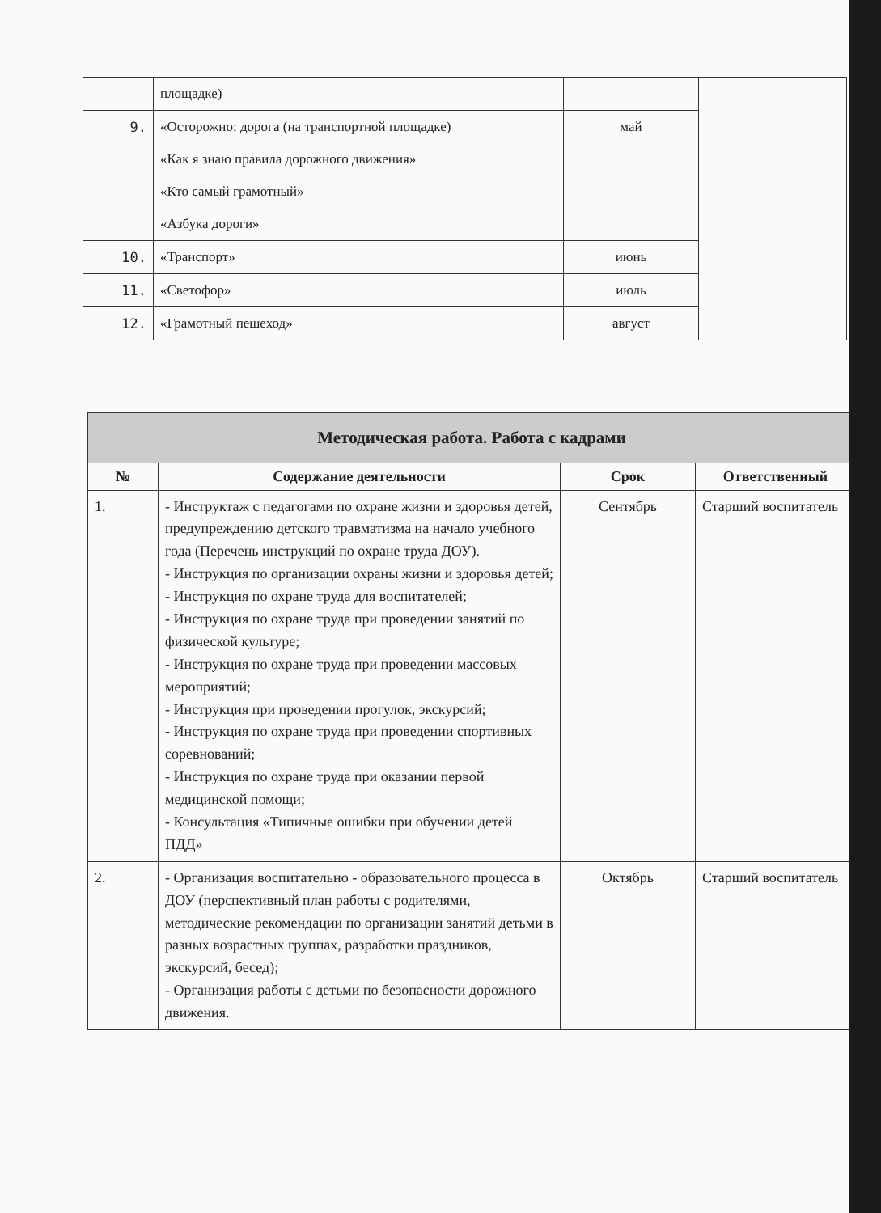| | площадке) | | |
| 9. | «Осторожно: дорога (на транспортной площадке) «Как я знаю правила дорожного движения» «Кто самый грамотный» «Азбука дороги» | май | |
| 10. | «Транспорт» | июнь | |
| 11. | «Светофор» | июль | |
| 12. | «Грамотный пешеход» | август | |
| Методическая работа. Работа с кадрами | | | |
| № | Содержание деятельности | Срок | Ответственный |
| 1. | - Инструктаж с педагогами по охране жизни и здоровья детей, предупреждению детского травматизма на начало учебного года (Перечень инструкций по охране труда ДОУ). - Инструкция по организации охраны жизни и здоровья детей; - Инструкция по охране труда для воспитателей; - Инструкция по охране труда при проведении занятий по физической культуре; - Инструкция по охране труда при проведении массовых мероприятий; - Инструкция при проведении прогулок, экскурсий; - Инструкция по охране труда при проведении спортивных соревнований; - Инструкция по охране труда при оказании первой медицинской помощи; - Консультация «Типичные ошибки при обучении детей ПДД» | Сентябрь | Старший воспитатель |
| 2. | - Организация воспитательно - образовательного процесса в ДОУ (перспективный план работы с родителями, методические рекомендации по организации занятий детьми в разных возрастных группах, разработки праздников, экскурсий, бесед); - Организация работы с детьми по безопасности дорожного движения. | Октябрь | Старший воспитатель |